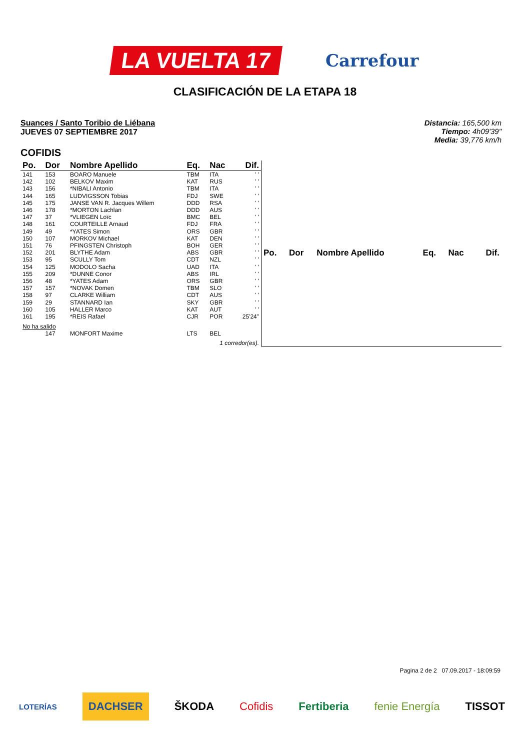LA VUELTA 17
Carrefour
CLASIFICACIÓN DE LA ETAPA 18
Suances / Santo Toribio de Liébana
JUEVES 07 SEPTIEMBRE 2017
Distancia: 165,500 km
Tiempo: 4h09'39"
Media: 39,776 km/h
COFIDIS
| Po. | Dor | Nombre Apellido | Eq. | Nac | Dif. |
| --- | --- | --- | --- | --- | --- |
| 141 | 153 | BOARO Manuele | TBM | ITA | ' ' |
| 142 | 102 | BELKOV Maxim | KAT | RUS | ' ' |
| 143 | 156 | *NIBALI Antonio | TBM | ITA | ' ' |
| 144 | 165 | LUDVIGSSON Tobias | FDJ | SWE | ' ' |
| 145 | 175 | JANSE VAN R. Jacques Willem | DDD | RSA | ' ' |
| 146 | 178 | *MORTON Lachlan | DDD | AUS | ' ' |
| 147 | 37 | *VLIEGEN Loïc | BMC | BEL | ' ' |
| 148 | 161 | COURTEILLE Arnaud | FDJ | FRA | ' ' |
| 149 | 49 | *YATES Simon | ORS | GBR | ' ' |
| 150 | 107 | MORKOV Michael | KAT | DEN | ' ' |
| 151 | 76 | PFINGSTEN Christoph | BOH | GER | ' ' |
| 152 | 201 | BLYTHE Adam | ABS | GBR | ' ' |
| 153 | 95 | SCULLY Tom | CDT | NZL | ' ' |
| 154 | 125 | MODOLO Sacha | UAD | ITA | ' ' |
| 155 | 209 | *DUNNE Conor | ABS | IRL | ' ' |
| 156 | 48 | *YATES Adam | ORS | GBR | ' ' |
| 157 | 157 | *NOVAK Domen | TBM | SLO | ' ' |
| 158 | 97 | CLARKE William | CDT | AUS | ' ' |
| 159 | 29 | STANNARD Ian | SKY | GBR | ' ' |
| 160 | 105 | HALLER Marco | KAT | AUT | ' ' |
| 161 | 195 | *REIS Rafael | CJR | POR | 25'24" |
| No ha salido | | | | | |
| | 147 | MONFORT Maxime | LTS | BEL | |
| 1 corredor(es). | | | | | |
| Po. | Dor | Nombre Apellido | Eq. | Nac | Dif. |
| --- | --- | --- | --- | --- | --- |
Pagina 2 de 2 07.09.2017 - 18:09:59
LOTERÍAS DACHSER ŠKODA Cofidis Fertiberia fenie Energía TISSOT